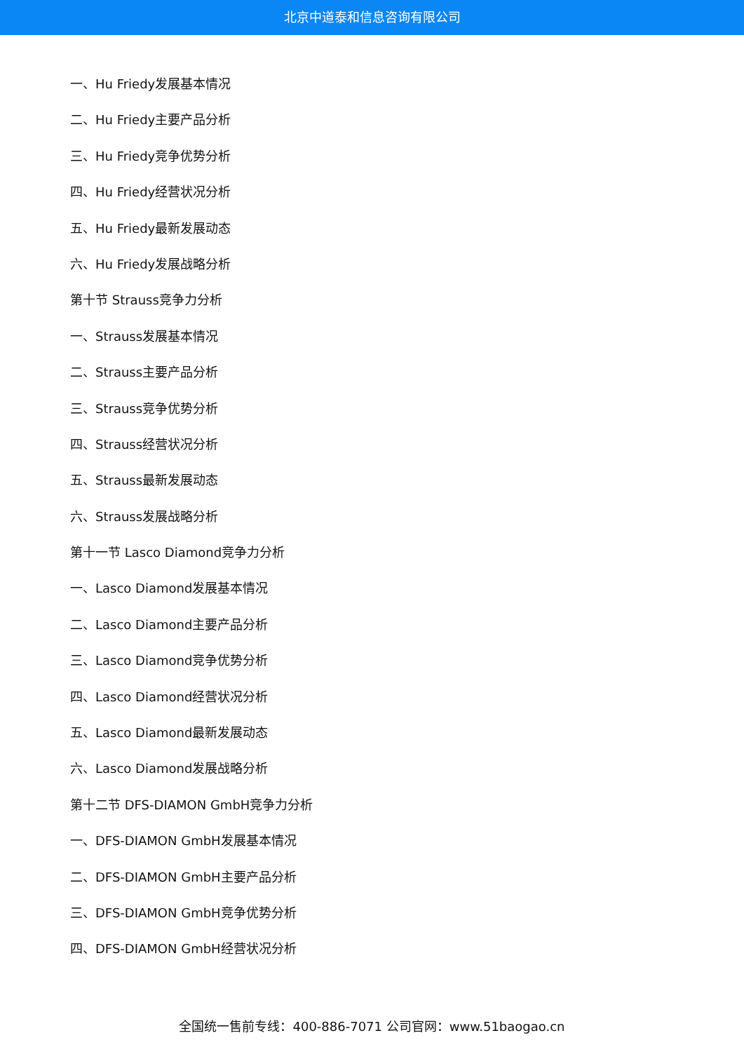北京中道泰和信息咨询有限公司
一、Hu Friedy发展基本情况
二、Hu Friedy主要产品分析
三、Hu Friedy竞争优势分析
四、Hu Friedy经营状况分析
五、Hu Friedy最新发展动态
六、Hu Friedy发展战略分析
第十节 Strauss竞争力分析
一、Strauss发展基本情况
二、Strauss主要产品分析
三、Strauss竞争优势分析
四、Strauss经营状况分析
五、Strauss最新发展动态
六、Strauss发展战略分析
第十一节 Lasco Diamond竞争力分析
一、Lasco Diamond发展基本情况
二、Lasco Diamond主要产品分析
三、Lasco Diamond竞争优势分析
四、Lasco Diamond经营状况分析
五、Lasco Diamond最新发展动态
六、Lasco Diamond发展战略分析
第十二节 DFS-DIAMON GmbH竞争力分析
一、DFS-DIAMON GmbH发展基本情况
二、DFS-DIAMON GmbH主要产品分析
三、DFS-DIAMON GmbH竞争优势分析
四、DFS-DIAMON GmbH经营状况分析
全国统一售前专线：400-886-7071 公司官网：www.51baogao.cn